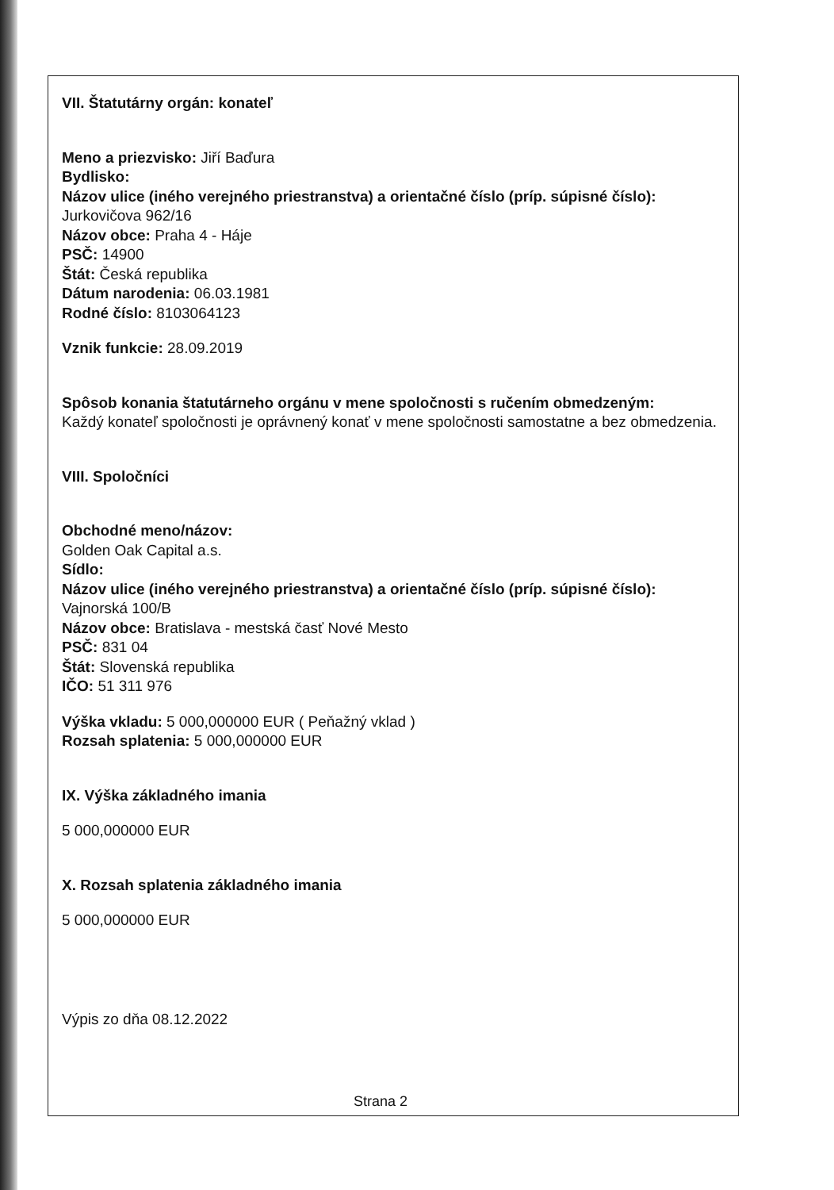VII. Štatutárny orgán: konateľ
Meno a priezvisko: Jiří Baďura
Bydlisko:
Názov ulice (iného verejného priestranstva) a orientačné číslo (príp. súpisné číslo):
Jurkovičova 962/16
Názov obce: Praha 4 - Háje
PSČ: 14900
Štát: Česká republika
Dátum narodenia: 06.03.1981
Rodné číslo: 8103064123
Vznik funkcie: 28.09.2019
Spôsob konania štatutárneho orgánu v mene spoločnosti s ručením obmedzeným:
Každý konateľ spoločnosti je oprávnený konať v mene spoločnosti samostatne a bez obmedzenia.
VIII. Spoločníci
Obchodné meno/názov:
Golden Oak Capital a.s.
Sídlo:
Názov ulice (iného verejného priestranstva) a orientačné číslo (príp. súpisné číslo):
Vajnorská 100/B
Názov obce: Bratislava - mestská časť Nové Mesto
PSČ: 831 04
Štát: Slovenská republika
IČO: 51 311 976
Výška vkladu: 5 000,000000 EUR ( Peňažný vklad )
Rozsah splatenia: 5 000,000000 EUR
IX. Výška základného imania
5 000,000000 EUR
X. Rozsah splatenia základného imania
5 000,000000 EUR
Výpis zo dňa 08.12.2022
Strana 2